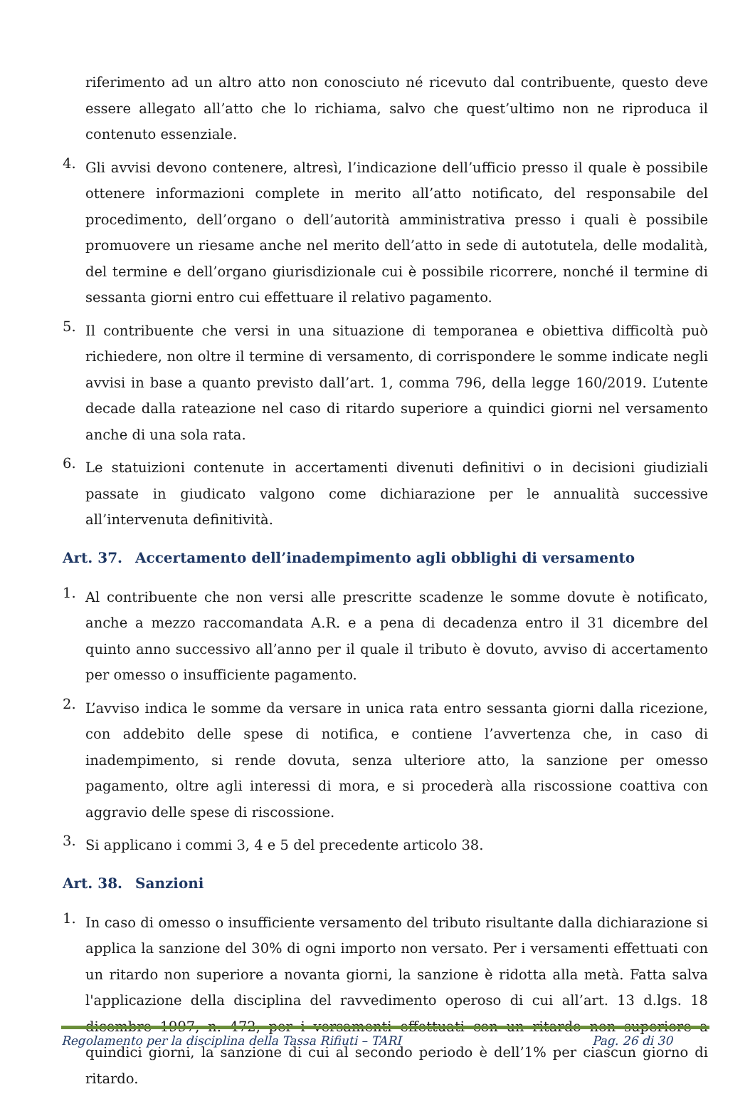riferimento ad un altro atto non conosciuto né ricevuto dal contribuente, questo deve essere allegato all’atto che lo richiama, salvo che quest’ultimo non ne riproduca il contenuto essenziale.
4.
Gli avvisi devono contenere, altresì, l’indicazione dell’ufficio presso il quale è possibile ottenere informazioni complete in merito all’atto notificato, del responsabile del procedimento, dell’organo o dell’autorità amministrativa presso i quali è possibile promuovere un riesame anche nel merito dell’atto in sede di autotutela, delle modalità, del termine e dell’organo giurisdizionale cui è possibile ricorrere, nonché il termine di sessanta giorni entro cui effettuare il relativo pagamento.
5.
Il contribuente che versi in una situazione di temporanea e obiettiva difficoltà può richiedere, non oltre il termine di versamento, di corrispondere le somme indicate negli avvisi in base a quanto previsto dall’art. 1, comma 796, della legge 160/2019. L’utente decade dalla rateazione nel caso di ritardo superiore a quindici giorni nel versamento anche di una sola rata.
6.
Le statuizioni contenute in accertamenti divenuti definitivi o in decisioni giudiziali passate in giudicato valgono come dichiarazione per le annualità successive all’intervenuta definitività.
Art. 37. Accertamento dell’inadempimento agli obblighi di versamento
1.
Al contribuente che non versi alle prescritte scadenze le somme dovute è notificato, anche a mezzo raccomandata A.R. e a pena di decadenza entro il 31 dicembre del quinto anno successivo all’anno per il quale il tributo è dovuto, avviso di accertamento per omesso o insufficiente pagamento.
2.
L’avviso indica le somme da versare in unica rata entro sessanta giorni dalla ricezione, con addebito delle spese di notifica, e contiene l’avvertenza che, in caso di inadempimento, si rende dovuta, senza ulteriore atto, la sanzione per omesso pagamento, oltre agli interessi di mora, e si procederà alla riscossione coattiva con aggravio delle spese di riscossione.
3.
Si applicano i commi 3, 4 e 5 del precedente articolo 38.
Art. 38. Sanzioni
1.
In caso di omesso o insufficiente versamento del tributo risultante dalla dichiarazione si applica la sanzione del 30% di ogni importo non versato. Per i versamenti effettuati con un ritardo non superiore a novanta giorni, la sanzione è ridotta alla metà. Fatta salva l'applicazione della disciplina del ravvedimento operoso di cui all’art. 13 d.lgs. 18 dicembre 1997, n. 472, per i versamenti effettuati con un ritardo non superiore a quindici giorni, la sanzione di cui al secondo periodo è dell’1% per ciascun giorno di ritardo.
Regolamento per la disciplina della Tassa Rifiuti – TARI Pag. 26 di 30